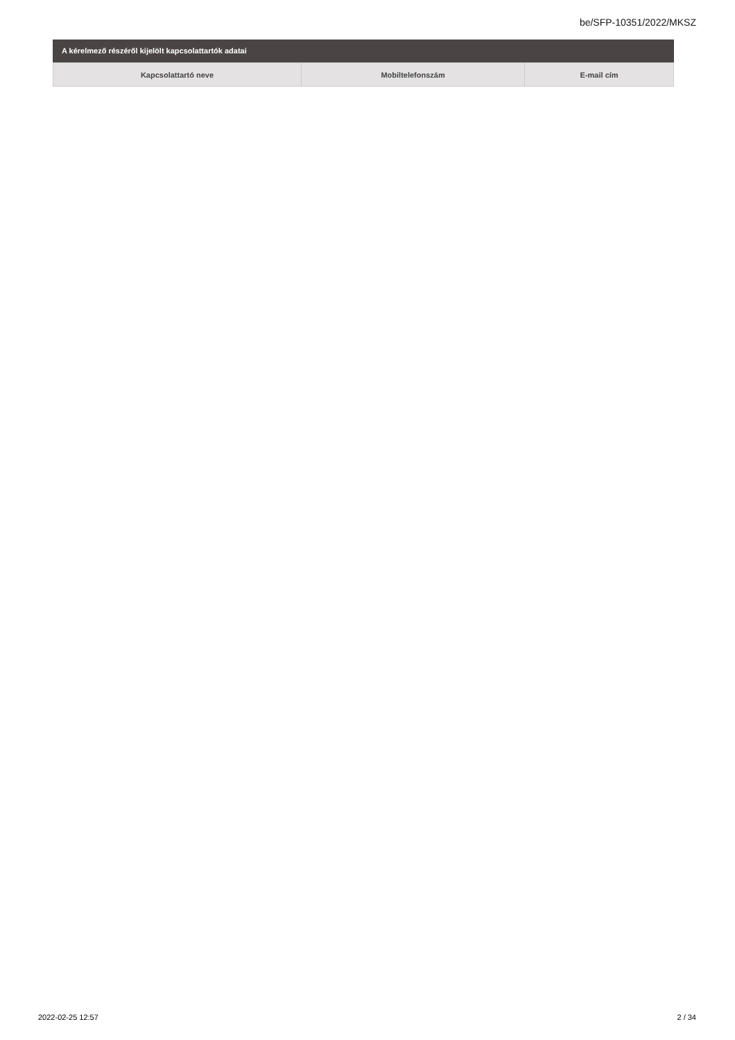be/SFP-10351/2022/MKSZ
A kérelmező részéről kijelölt kapcsolattartók adatai
| Kapcsolattartó neve | Mobiltelefonszám | E-mail cím |
| --- | --- | --- |
2022-02-25 12:57 2 / 34